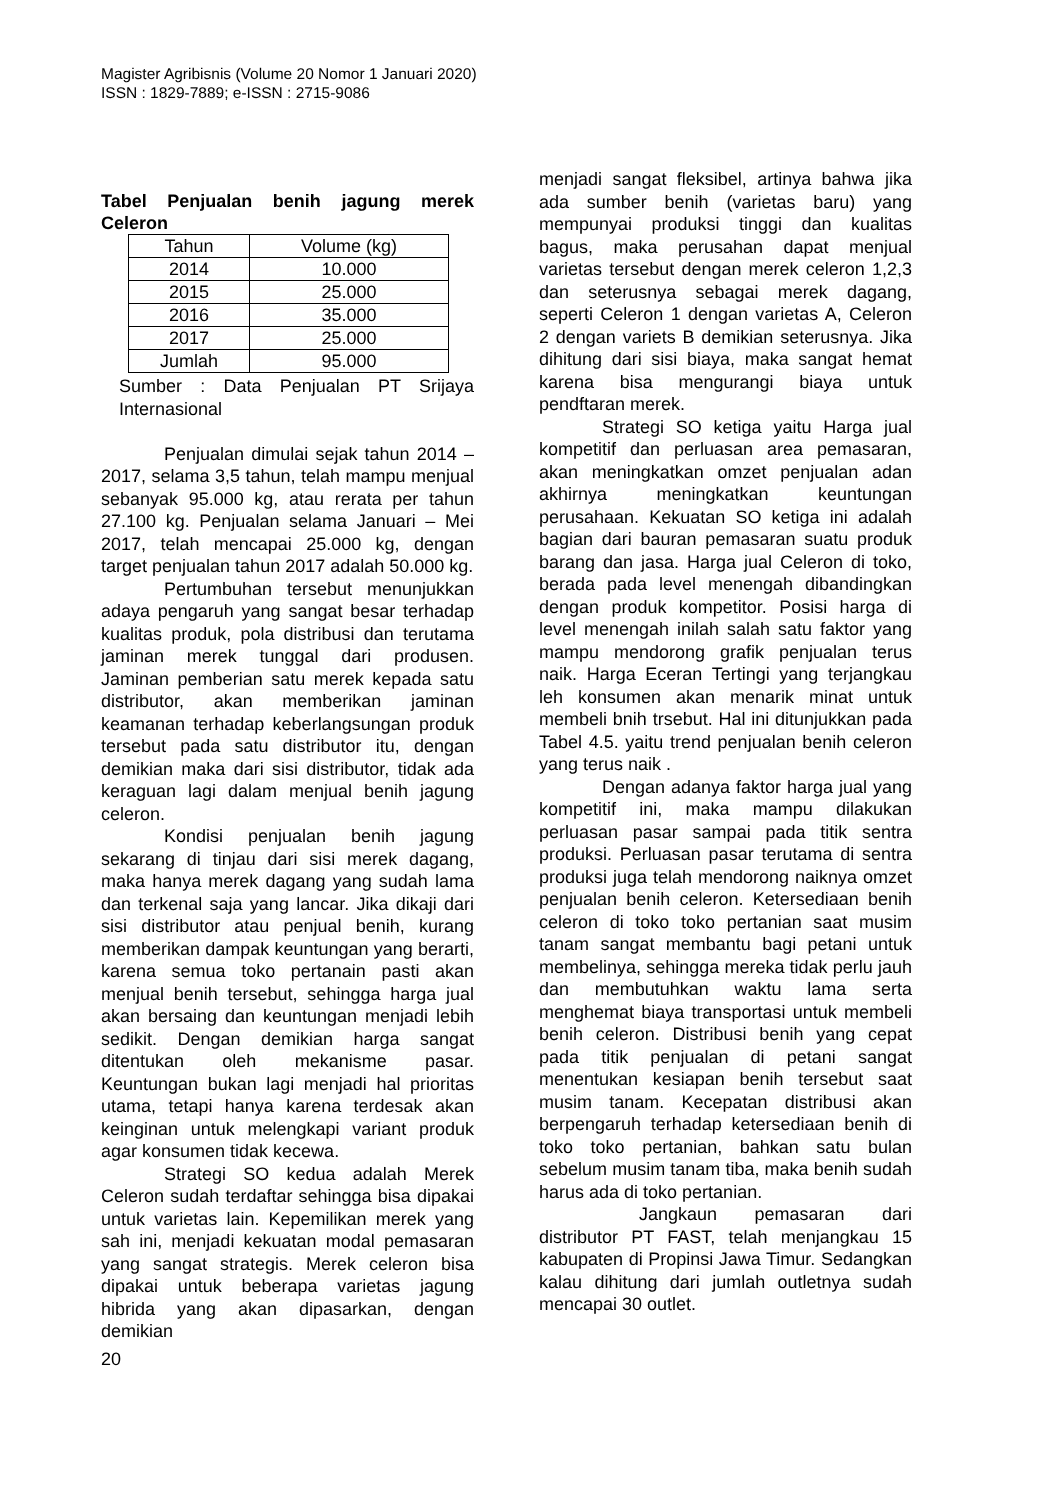Magister Agribisnis (Volume 20 Nomor 1 Januari 2020)
ISSN : 1829-7889; e-ISSN : 2715-9086
Tabel Penjualan benih jagung merek Celeron
| Tahun | Volume (kg) |
| --- | --- |
| 2014 | 10.000 |
| 2015 | 25.000 |
| 2016 | 35.000 |
| 2017 | 25.000 |
| Jumlah | 95.000 |
Sumber : Data Penjualan PT Srijaya Internasional
Penjualan dimulai sejak tahun 2014 – 2017, selama 3,5 tahun, telah mampu menjual sebanyak 95.000 kg, atau rerata per tahun 27.100 kg. Penjualan selama Januari – Mei 2017, telah mencapai 25.000 kg, dengan target penjualan tahun 2017 adalah 50.000 kg.
Pertumbuhan tersebut menunjukkan adaya pengaruh yang sangat besar terhadap kualitas produk, pola distribusi dan terutama jaminan merek tunggal dari produsen. Jaminan pemberian satu merek kepada satu distributor, akan memberikan jaminan keamanan terhadap keberlangsungan produk tersebut pada satu distributor itu, dengan demikian maka dari sisi distributor, tidak ada keraguan lagi dalam menjual benih jagung celeron.
Kondisi penjualan benih jagung sekarang di tinjau dari sisi merek dagang, maka hanya merek dagang yang sudah lama dan terkenal saja yang lancar. Jika dikaji dari sisi distributor atau penjual benih, kurang memberikan dampak keuntungan yang berarti, karena semua toko pertanain pasti akan menjual benih tersebut, sehingga harga jual akan bersaing dan keuntungan menjadi lebih sedikit. Dengan demikian harga sangat ditentukan oleh mekanisme pasar. Keuntungan bukan lagi menjadi hal prioritas utama, tetapi hanya karena terdesak akan keinginan untuk melengkapi variant produk agar konsumen tidak kecewa.
Strategi SO kedua adalah Merek Celeron sudah terdaftar sehingga bisa dipakai untuk varietas lain. Kepemilikan merek yang sah ini, menjadi kekuatan modal pemasaran yang sangat strategis. Merek celeron bisa dipakai untuk beberapa varietas jagung hibrida yang akan dipasarkan, dengan demikian
menjadi sangat fleksibel, artinya bahwa jika ada sumber benih (varietas baru) yang mempunyai produksi tinggi dan kualitas bagus, maka perusahan dapat menjual varietas tersebut dengan merek celeron 1,2,3 dan seterusnya sebagai merek dagang, seperti Celeron 1 dengan varietas A, Celeron 2 dengan variets B demikian seterusnya. Jika dihitung dari sisi biaya, maka sangat hemat karena bisa mengurangi biaya untuk pendftaran merek.
Strategi SO ketiga yaitu Harga jual kompetitif dan perluasan area pemasaran, akan meningkatkan omzet penjualan adan akhirnya meningkatkan keuntungan perusahaan. Kekuatan SO ketiga ini adalah bagian dari bauran pemasaran suatu produk barang dan jasa. Harga jual Celeron di toko, berada pada level menengah dibandingkan dengan produk kompetitor. Posisi harga di level menengah inilah salah satu faktor yang mampu mendorong grafik penjualan terus naik. Harga Eceran Tertingi yang terjangkau leh konsumen akan menarik minat untuk membeli bnih trsebut. Hal ini ditunjukkan pada Tabel 4.5. yaitu trend penjualan benih celeron yang terus naik .
Dengan adanya faktor harga jual yang kompetitif ini, maka mampu dilakukan perluasan pasar sampai pada titik sentra produksi. Perluasan pasar terutama di sentra produksi juga telah mendorong naiknya omzet penjualan benih celeron. Ketersediaan benih celeron di toko toko pertanian saat musim tanam sangat membantu bagi petani untuk membelinya, sehingga mereka tidak perlu jauh dan membutuhkan waktu lama serta menghemat biaya transportasi untuk membeli benih celeron. Distribusi benih yang cepat pada titik penjualan di petani sangat menentukan kesiapan benih tersebut saat musim tanam. Kecepatan distribusi akan berpengaruh terhadap ketersediaan benih di toko toko pertanian, bahkan satu bulan sebelum musim tanam tiba, maka benih sudah harus ada di toko pertanian.
Jangkaun pemasaran dari distributor PT FAST, telah menjangkau 15 kabupaten di Propinsi Jawa Timur. Sedangkan kalau dihitung dari jumlah outletnya sudah mencapai 30 outlet.
20